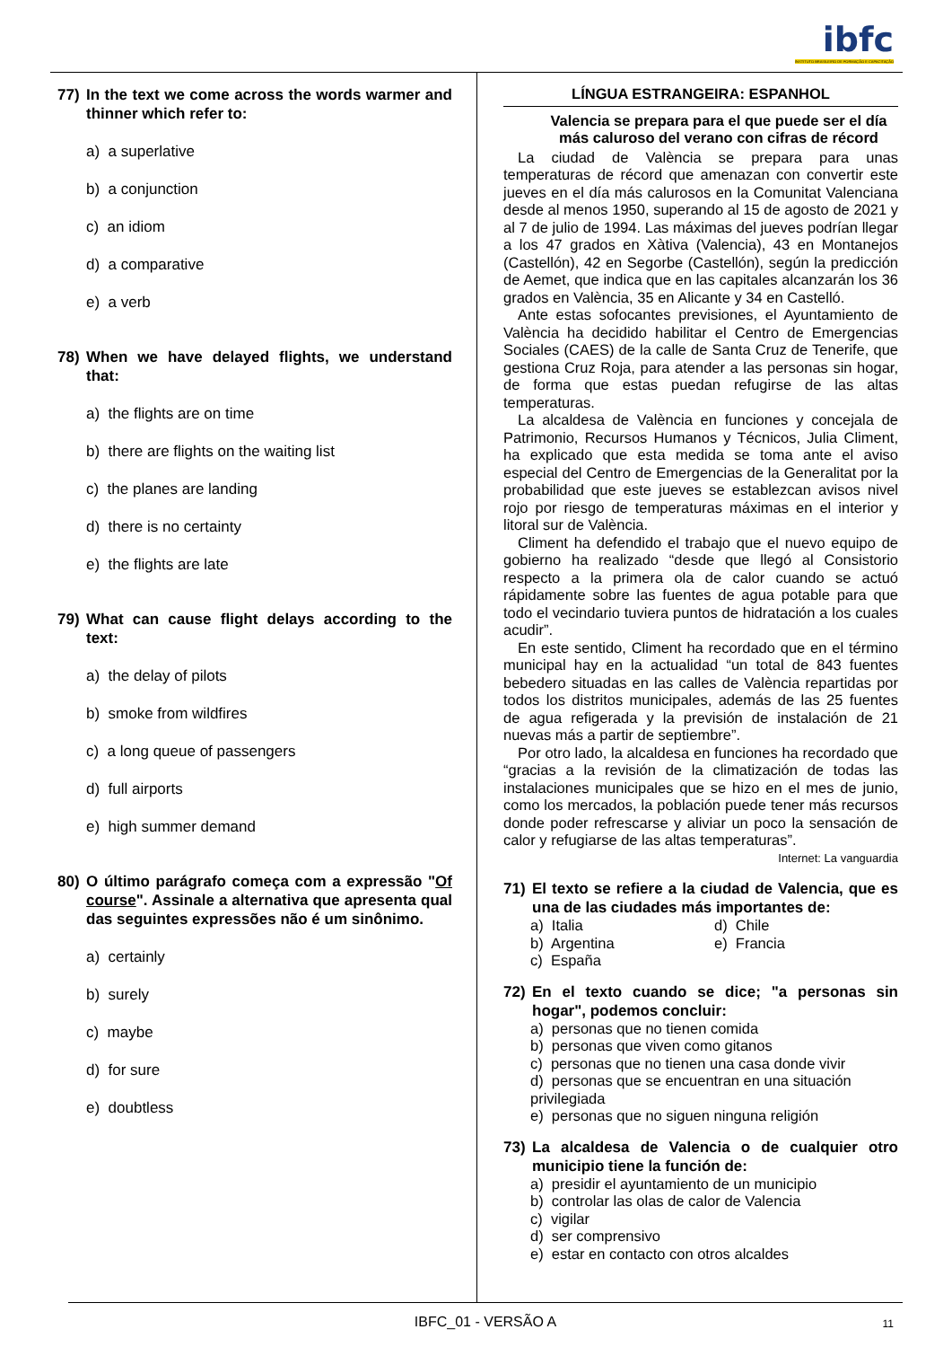ibfc
INSTITUTO BRASILEIRO DE FORMAÇÃO E CAPACITAÇÃO
77) In the text we come across the words warmer and thinner which refer to:
a) a superlative
b) a conjunction
c) an idiom
d) a comparative
e) a verb
78) When we have delayed flights, we understand that:
a) the flights are on time
b) there are flights on the waiting list
c) the planes are landing
d) there is no certainty
e) the flights are late
79) What can cause flight delays according to the text:
a) the delay of pilots
b) smoke from wildfires
c) a long queue of passengers
d) full airports
e) high summer demand
80) O último parágrafo começa com a expressão "Of course". Assinale a alternativa que apresenta qual das seguintes expressões não é um sinônimo.
a) certainly
b) surely
c) maybe
d) for sure
e) doubtless
LÍNGUA ESTRANGEIRA: ESPANHOL
Valencia se prepara para el que puede ser el día más caluroso del verano con cifras de récord
La ciudad de València se prepara para unas temperaturas de récord que amenazan con convertir este jueves en el día más calurosos en la Comunitat Valenciana desde al menos 1950, superando al 15 de agosto de 2021 y al 7 de julio de 1994. Las máximas del jueves podrían llegar a los 47 grados en Xàtiva (Valencia), 43 en Montanejos (Castellón), 42 en Segorbe (Castellón), según la predicción de Aemet, que indica que en las capitales alcanzarán los 36 grados en València, 35 en Alicante y 34 en Castelló.
Ante estas sofocantes previsiones, el Ayuntamiento de València ha decidido habilitar el Centro de Emergencias Sociales (CAES) de la calle de Santa Cruz de Tenerife, que gestiona Cruz Roja, para atender a las personas sin hogar, de forma que estas puedan refugirse de las altas temperaturas.
La alcaldesa de València en funciones y concejala de Patrimonio, Recursos Humanos y Técnicos, Julia Climent, ha explicado que esta medida se toma ante el aviso especial del Centro de Emergencias de la Generalitat por la probabilidad que este jueves se establezcan avisos nivel rojo por riesgo de temperaturas máximas en el interior y litoral sur de València.
Climent ha defendido el trabajo que el nuevo equipo de gobierno ha realizado “desde que llegó al Consistorio respecto a la primera ola de calor cuando se actuó rápidamente sobre las fuentes de agua potable para que todo el vecindario tuviera puntos de hidratación a los cuales acudir”.
En este sentido, Climent ha recordado que en el término municipal hay en la actualidad “un total de 843 fuentes bebedero situadas en las calles de València repartidas por todos los distritos municipales, además de las 25 fuentes de agua refigerada y la previsión de instalación de 21 nuevas más a partir de septiembre”.
Por otro lado, la alcaldesa en funciones ha recordado que “gracias a la revisión de la climatización de todas las instalaciones municipales que se hizo en el mes de junio, como los mercados, la población puede tener más recursos donde poder refrescarse y aliviar un poco la sensación de calor y refugiarse de las altas temperaturas”.
Internet: La vanguardia
71) El texto se refiere a la ciudad de Valencia, que es una de las ciudades más importantes de:
a) Italia
d) Chile
b) Argentina
e) Francia
c) España
72) En el texto cuando se dice; "a personas sin hogar", podemos concluir:
a) personas que no tienen comida
b) personas que viven como gitanos
c) personas que no tienen una casa donde vivir
d) personas que se encuentran en una situación privilegiada
e) personas que no siguen ninguna religión
73) La alcaldesa de Valencia o de cualquier otro municipio tiene la función de:
a) presidir el ayuntamiento de un municipio
b) controlar las olas de calor de Valencia
c) vigilar
d) ser comprensivo
e) estar en contacto con otros alcaldes
IBFC_01 - VERSÃO A 11